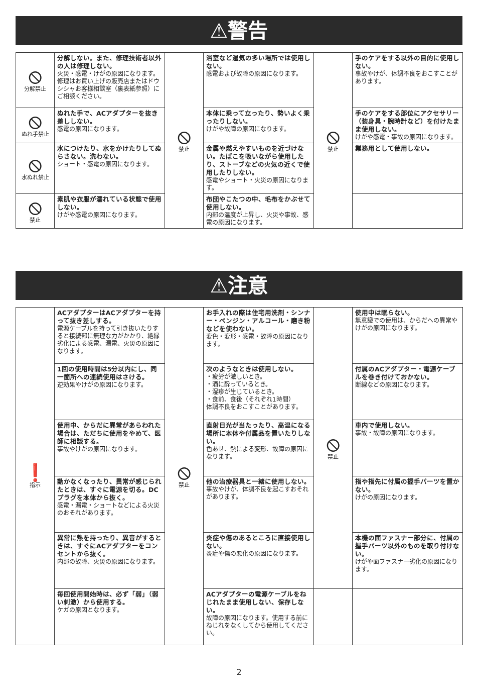⚠警告
| ⦸ 分解禁止 | 分解しない。また、修理技術者以外の人は修理しない。 火災・感電・けがの原因になります。修理はお買い上げの販売店またはドウシシャお客様相談室（裏表紙参照）にご相談ください。 | ⦸ 禁止 | 浴室など湿気の多い場所では使用しない。 感電および故障の原因になります。 | ⦸ 禁止 | 手のケアをする以外の目的に使用しない。 事故やけが、体調不良をおこすことがあります。 |
| ⦸ ぬれ手禁止 | ぬれた手で、ACアダプターを抜き差ししない。 感電の原因になります。 | | 本体に乗って立ったり、勢いよく乗ったりしない。 けがや故障の原因になります。 | | 手のケアをする部位にアクセサリー（装身具・腕時計など）を付けたまま使用しない。 けがや感電・事故の原因になります。 |
| ⦸ 水ぬれ禁止 | 水につけたり、水をかけたりしてぬらさない。洗わない。 ショート・感電の原因になります。 | | 金属や燃えやすいものを近づけない。たばこを吸いながら使用したり、ストーブなどの火気の近くで使用したりしない。 感電やショート・火災の原因になります。 | | 業務用として使用しない。 |
| ⦸ 禁止 | 素肌や衣服が濡れている状態で使用しない。 けがや感電の原因になります。 | | 布団やこたつの中、毛布をかぶせて使用しない。 内部の温度が上昇し、火災や事故、感電の原因になります。 | | |
⚠注意
| ❗ 指示 | ACアダプターはACアダプターを持って抜き差しする。 電源ケーブルを持って引き抜いたりすると接続部に無理な力がかかり、絶縁劣化による感電、漏電、火災の原因になります。 | ⦸ 禁止 | お手入れの際は住宅用洗剤・シンナー・ベンジン・アルコール・磨き粉などを使わない。 変色・変形・感電・故障の原因になります。 | ⦸ 禁止 | 使用中は眠らない。 無意識での使用は、からだへの異常やけがの原因になります。 |
| | 1回の使用時間は5分以内にし、同一箇所への連続使用はさける。 逆効果やけがの原因になります。 | | 次のようなときは使用しない。 ・疲労が激しいとき。 ・酒に酔っているとき。 ・湿疹が生じているとき。 ・食前、食後（それぞれ1時間） 体調不良をおこすことがあります。 | | 付属のACアダプター・電源ケーブルを巻き付けておかない。 断線などの原因になります。 |
| | 使用中、からだに異常があらわれた場合は、ただちに使用をやめて、医師に相談する。 事故やけがの原因になります。 | | 直射日光が当たったり、高温になる場所に本体や付属品を置いたりしない。 色あせ、熱による変形、故障の原因になります。 | | 車内で使用しない。 事故・故障の原因になります。 |
| | 動かなくなったり、異常が感じられたときは、すぐに電源を切る。DCプラグを本体から抜く。 感電・漏電・ショートなどによる火災のおそれがあります。 | | 他の治療器具と一緒に使用しない。 事故やけが、体調不良を起こすおそれがあります。 | | 指や指先に付属の握手パーツを置かない。 けがの原因になります。 |
| | 異常に熱を持ったり、異音がするときは、すぐにACアダプターをコンセントから抜く。 内部の故障、火災の原因になります。 | | 炎症や傷のあるところに直接使用しない。 炎症や傷の悪化の原因になります。 | | 本機の面ファスナー部分に、付属の握手パーツ以外のものを取り付けない。 けがや面ファスナー劣化の原因になります。 |
| | 毎回使用開始時は、必ず「弱」（弱い刺激）から使用する。 ケガの原因となります。 | | ACアダプターの電源ケーブルをねじれたまま使用しない、保存しない。 故障の原因になります。使用する前にねじれをなくしてから使用してください。 | | |
2